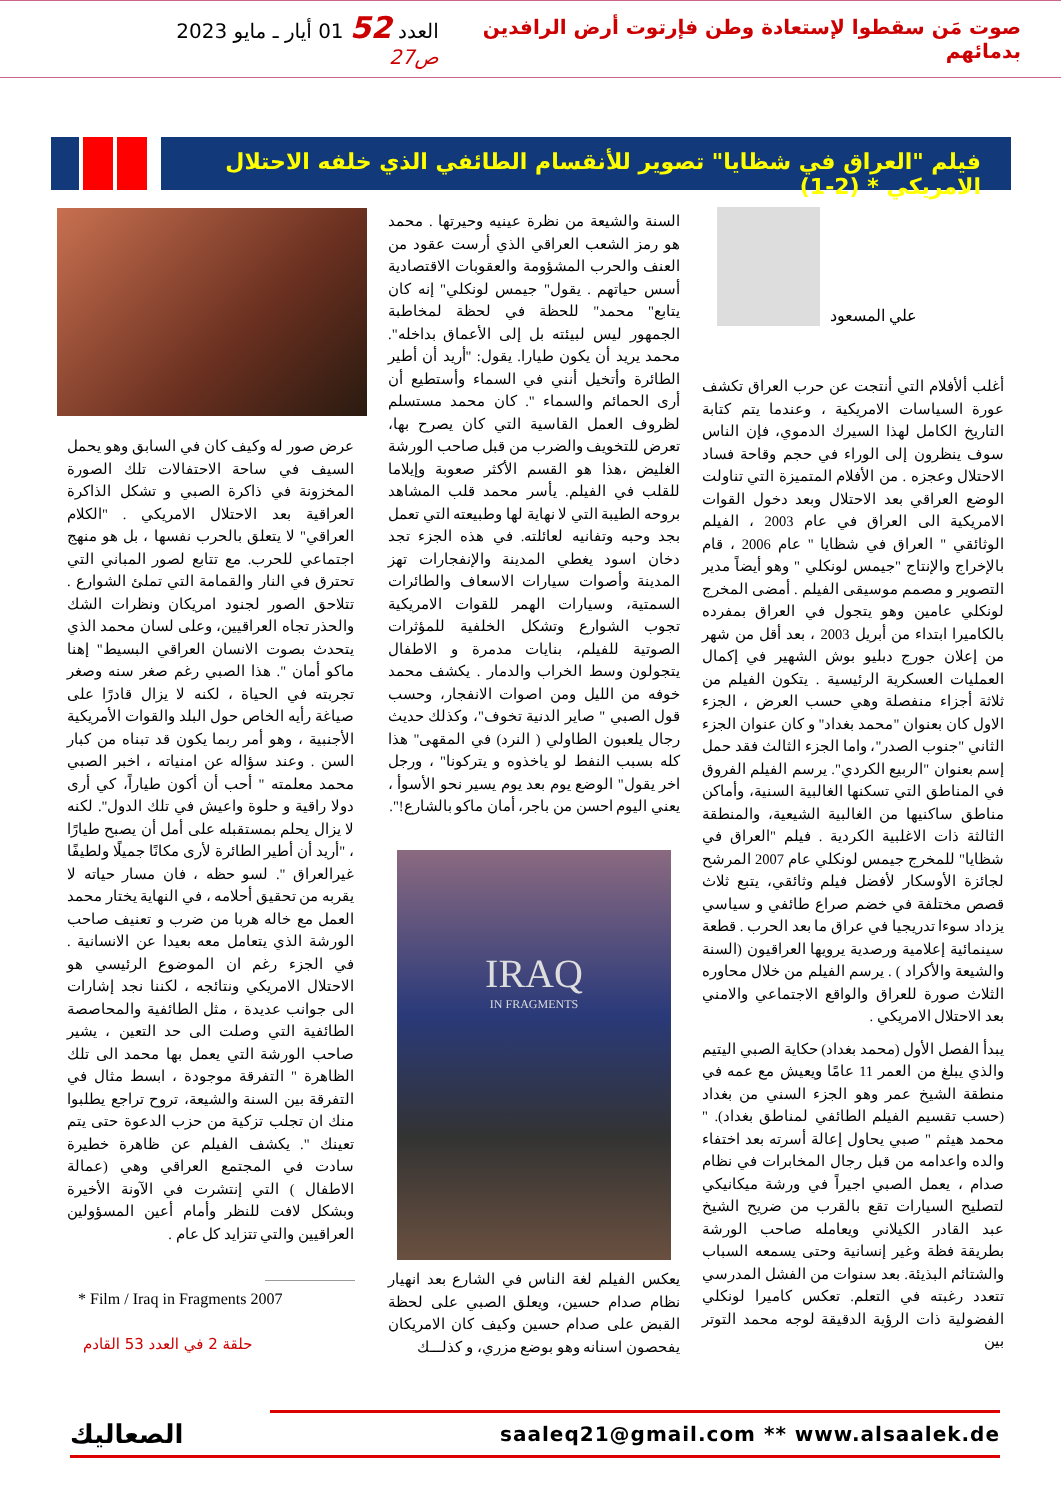صوت مَن سقطوا لإستعادة وطن فإرتوت أرض الرافدين بدمائهم
العدد 52 01 أيار ـ مايو 2023 ص27
فيلم "العراق في شظايا" تصوير للأنقسام الطائفي الذي خلفه الاحتلال الامريكي * (2-1)
علي المسعود
أغلب ألأفلام التي أنتجت عن حرب العراق تكشف عورة السياسات الامريكية ، وعندما يتم كتابة التاريخ الكامل لهذا السيرك الدموي، فإن الناس سوف ينظرون إلى الوراء في حجم وقاحة فساد الاحتلال وعجزه . من الأفلام المتميزة التي تناولت الوضع العراقي بعد الاحتلال وبعد دخول القوات الامريكية الى العراق في عام 2003 ، الفيلم الوثائقي " العراق في شظايا " عام 2006 ، قام بالإخراج والإنتاج "جيمس لونكلي " وهو أيضاً مدير التصوير و مصمم موسيقى الفيلم . أمضى المخرج لونكلي عامين وهو يتجول في العراق بمفرده بالكاميرا ابتداء من أبريل 2003 ، بعد أقل من شهر من إعلان جورج دبليو بوش الشهير في إكمال العمليات العسكرية الرئيسية . يتكون الفيلم من ثلاثة أجزاء منفصلة وهي حسب العرض ، الجزء الاول كان بعنوان "محمد بغداد" و كان عنوان الجزء الثاني "جنوب الصدر"، واما الجزء الثالث فقد حمل إسم بعنوان "الربيع الكردي". يرسم الفيلم الفروق في المناطق التي تسكنها الغالبية السنية، وأماكن مناطق ساكنيها من الغالبية الشيعية، والمنطقة الثالثة ذات الاغلبية الكردية . فيلم "العراق في شظايا" للمخرج جيمس لونكلي عام 2007 المرشح لجائزة الأوسكار لأفضل فيلم وثائقي، يتبع ثلاث قصص مختلفة في خضم صراع طائفي و سياسي يزداد سوءا تدريجيا في عراق ما بعد الحرب . قطعة سينمائية إعلامية ورصدية يرويها العراقيون (السنة والشيعة والأكراد ) . يرسم الفيلم من خلال محاوره الثلاث صورة للعراق والواقع الاجتماعي والامني بعد الاحتلال الامريكي .
يبدأ الفصل الأول (محمد بغداد) حكاية الصبي اليتيم والذي يبلغ من العمر 11 عامًا ويعيش مع عمه في منطقة الشيخ عمر وهو الجزء السني من بغداد (حسب تقسيم الفيلم الطائفي لمناطق بغداد). " محمد هيثم " صبي يحاول إعالة أسرته بعد اختفاء والده واعدامه من قبل رجال المخابرات في نظام صدام ، يعمل الصبي اجيراً في ورشة ميكانيكي لتصليح السيارات تقع بالقرب من ضريح الشيخ عبد القادر الكيلاني ويعامله صاحب الورشة بطريقة فظة وغير إنسانية وحتى يسمعه السباب والشتائم البذيئة. بعد سنوات من الفشل المدرسي تتعدد رغبته في التعلم. تعكس كاميرا لونكلي الفضولية ذات الرؤية الدقيقة لوجه محمد التوتر بين
السنة والشيعة من نظرة عينيه وحيرتها . محمد هو رمز الشعب العراقي الذي أرست عقود من العنف والحرب المشؤومة والعقوبات الاقتصادية أسس حياتهم . يقول" جيمس لونكلي" إنه كان يتابع" محمد" للحظة في لحظة لمخاطبة الجمهور ليس لبيئته بل إلى الأعماق بداخله". محمد يريد أن يكون طيارا. يقول: "أريد أن أطير الطائرة وأتخيل أنني في السماء وأستطيع أن أرى الحمائم والسماء ". كان محمد مستسلم لظروف العمل القاسية التي كان يصرح بها، تعرض للتخويف والضرب من قبل صاحب الورشة الغليض ،هذا هو القسم الأكثر صعوبة وإيلاما للقلب في الفيلم. يأسر محمد قلب المشاهد بروحه الطيبة التي لا نهاية لها وطبيعته التي تعمل بجد وحبه وتفانيه لعائلته. في هذه الجزء تجد دخان اسود يغطي المدينة والإنفجارات تهز المدينة وأصوات سيارات الاسعاف والطائرات السمتية، وسيارات الهمر للقوات الامريكية تجوب الشوارع وتشكل الخلفية للمؤثرات الصوتية للفيلم، بنايات مدمرة و الاطفال يتجولون وسط الخراب والدمار . يكشف محمد خوفه من الليل ومن اصوات الانفجار، وحسب قول الصبي " صاير الدنية تخوف"، وكذلك حديث رجال يلعبون الطاولي ( النرد) في المقهى" هذا كله بسبب النفط لو ياخذوه و يتركونا" ، ورجل اخر يقول" الوضع يوم بعد يوم يسير نحو الأسوأ ، يعني اليوم احسن من باجر، أمان ماكو بالشارع!".
IRAQ
IN FRAGMENTS
يعكس الفيلم لغة الناس في الشارع بعد انهيار نظام صدام حسين، ويعلق الصبي على لحظة القبض على صدام حسين وكيف كان الامريكان يفحصون اسنانه وهو بوضع مزري، و كذلـــك
عرض صور له وكيف كان في السابق وهو يحمل السيف في ساحة الاحتفالات تلك الصورة المخزونة في ذاكرة الصبي و تشكل الذاكرة العراقية بعد الاحتلال الامريكي . "الكلام العراقي" لا يتعلق بالحرب نفسها ، بل هو منهج اجتماعي للحرب. مع تتابع لصور المباني التي تحترق في النار والقمامة التي تملئ الشوارع . تتلاحق الصور لجنود امريكان ونظرات الشك والحذر تجاه العراقيين، وعلى لسان محمد الذي يتحدث بصوت الانسان العراقي البسيط" إهنا ماكو أمان ". هذا الصبي رغم صغر سنه وصغر تجربته في الحياة ، لكنه لا يزال قادرًا على صياغة رأيه الخاص حول البلد والقوات الأمريكية الأجنبية ، وهو أمر ربما يكون قد تبناه من كبار السن . وعند سؤاله عن امنياته ، اخبر الصبي محمد معلمته " أحب أن أكون طياراً، كي أرى دولا راقية و حلوة واعيش في تلك الدول". لكنه لا يزال يحلم بمستقبله على أمل أن يصبح طيارًا ، "أريد أن أطير الطائرة لأرى مكانًا جميلًا ولطيفًا غيرالعراق ". لسو حظه ، فان مسار حياته لا يقربه من تحقيق أحلامه ، في النهاية يختار محمد العمل مع خاله هربا من ضرب و تعنيف صاحب الورشة الذي يتعامل معه بعيدا عن الانسانية . في الجزء رغم ان الموضوع الرئيسي هو الاحتلال الامريكي ونتائجه ، لكننا نجد إشارات الى جوانب عديدة ، مثل الطائفية والمحاصصة الطائفية التي وصلت الى حد التعين ، يشير صاحب الورشة التي يعمل بها محمد الى تلك الظاهرة " التفرقة موجودة ، ابسط مثال في التفرقة بين السنة والشيعة، تروح تراجع يطلبوا منك ان تجلب تزكية من حزب الدعوة حتى يتم تعينك ". يكشف الفيلم عن ظاهرة خطيرة سادت في المجتمع العراقي وهي (عمالة الاطفال ) التي إنتشرت في الآونة الأخيرة وبشكل لافت للنظر وأمام أعين المسؤولين العراقيين والتي تتزايد كل عام .
* Film / Iraq in Fragments 2007
حلقة 2 في العدد 53 القادم
الصعاليك saaleq21@gmail.com ** www.alsaalek.de